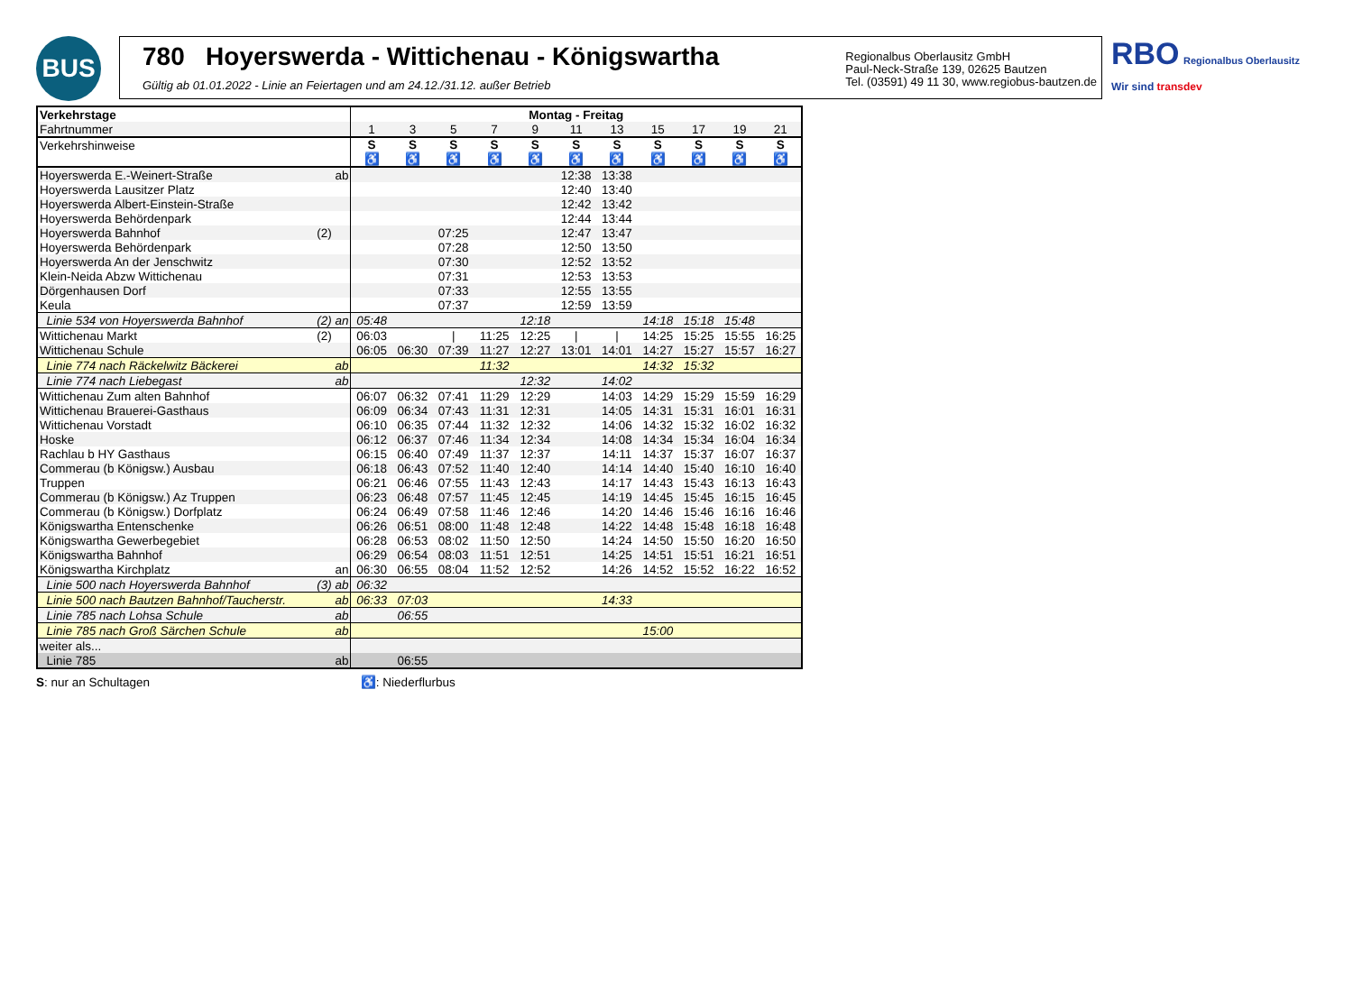BUS
780 Hoyerswerda - Wittichenau - Königswartha
Gültig ab 01.01.2022 - Linie an Feiertagen und am 24.12./31.12. außer Betrieb
Regionalbus Oberlausitz GmbH
Paul-Neck-Straße 139, 02625 Bautzen
Tel. (03591) 49 11 30, www.regiobus-bautzen.de
RBO Regionalbus Oberlausitz
Wir sind transdev
| Verkehrstage | Montag - Freitag | | | | | | | | | | |
| --- | --- | --- | --- | --- | --- | --- | --- | --- | --- | --- | --- |
| Fahrtnummer | 1 | 3 | 5 | 7 | 9 | 11 | 13 | 15 | 17 | 19 | 21 |
| Verkehrshinweise | S ♿ | S ♿ | S ♿ | S ♿ | S ♿ | S ♿ | S ♿ | S ♿ | S ♿ | S ♿ | S ♿ |
| Hoyerswerda E.-Weinert-Straße ab | | | | | | 12:38 | 13:38 | | | | |
| Hoyerswerda Lausitzer Platz | | | | | | 12:40 | 13:40 | | | | |
| Hoyerswerda Albert-Einstein-Straße | | | | | | 12:42 | 13:42 | | | | |
| Hoyerswerda Behördenpark | | | | | | 12:44 | 13:44 | | | | |
| Hoyerswerda Bahnhof (2) | | | 07:25 | | | 12:47 | 13:47 | | | | |
| Hoyerswerda Behördenpark | | | 07:28 | | | 12:50 | 13:50 | | | | |
| Hoyerswerda An der Jenschwitz | | | 07:30 | | | 12:52 | 13:52 | | | | |
| Klein-Neida Abzw Wittichenau | | | 07:31 | | | 12:53 | 13:53 | | | | |
| Dörgenhausen Dorf | | | 07:33 | | | 12:55 | 13:55 | | | | |
| Keula | | | 07:37 | | | 12:59 | 13:59 | | | | |
| Linie 534 von Hoyerswerda Bahnhof (2) an | 05:48 | | | | 12:18 | | | 14:18 | 15:18 | 15:48 | |
| Wittichenau Markt (2) | 06:03 | | / | 11:25 | 12:25 | / | / | 14:25 | 15:25 | 15:55 | 16:25 |
| Wittichenau Schule | 06:05 | 06:30 | 07:39 | 11:27 | 12:27 | 13:01 | 14:01 | 14:27 | 15:27 | 15:57 | 16:27 |
| Linie 774 nach Räckelwitz Bäckerei ab | | | | 11:32 | | | | 14:32 | 15:32 | | |
| Linie 774 nach Liebegast ab | | | | | 12:32 | | 14:02 | | | | |
| Wittichenau Zum alten Bahnhof | 06:07 | 06:32 | 07:41 | 11:29 | 12:29 | | 14:03 | 14:29 | 15:29 | 15:59 | 16:29 |
| Wittichenau Brauerei-Gasthaus | 06:09 | 06:34 | 07:43 | 11:31 | 12:31 | | 14:05 | 14:31 | 15:31 | 16:01 | 16:31 |
| Wittichenau Vorstadt | 06:10 | 06:35 | 07:44 | 11:32 | 12:32 | | 14:06 | 14:32 | 15:32 | 16:02 | 16:32 |
| Hoske | 06:12 | 06:37 | 07:46 | 11:34 | 12:34 | | 14:08 | 14:34 | 15:34 | 16:04 | 16:34 |
| Rachlau b HY Gasthaus | 06:15 | 06:40 | 07:49 | 11:37 | 12:37 | | 14:11 | 14:37 | 15:37 | 16:07 | 16:37 |
| Commerau (b Königsw.) Ausbau | 06:18 | 06:43 | 07:52 | 11:40 | 12:40 | | 14:14 | 14:40 | 15:40 | 16:10 | 16:40 |
| Truppen | 06:21 | 06:46 | 07:55 | 11:43 | 12:43 | | 14:17 | 14:43 | 15:43 | 16:13 | 16:43 |
| Commerau (b Königsw.) Az Truppen | 06:23 | 06:48 | 07:57 | 11:45 | 12:45 | | 14:19 | 14:45 | 15:45 | 16:15 | 16:45 |
| Commerau (b Königsw.) Dorfplatz | 06:24 | 06:49 | 07:58 | 11:46 | 12:46 | | 14:20 | 14:46 | 15:46 | 16:16 | 16:46 |
| Königswartha Entenschenke | 06:26 | 06:51 | 08:00 | 11:48 | 12:48 | | 14:22 | 14:48 | 15:48 | 16:18 | 16:48 |
| Königswartha Gewerbegebiet | 06:28 | 06:53 | 08:02 | 11:50 | 12:50 | | 14:24 | 14:50 | 15:50 | 16:20 | 16:50 |
| Königswartha Bahnhof | 06:29 | 06:54 | 08:03 | 11:51 | 12:51 | | 14:25 | 14:51 | 15:51 | 16:21 | 16:51 |
| Königswartha Kirchplatz an | 06:30 | 06:55 | 08:04 | 11:52 | 12:52 | | 14:26 | 14:52 | 15:52 | 16:22 | 16:52 |
| Linie 500 nach Hoyerswerda Bahnhof (3) ab | 06:32 | | | | | | | | | | |
| Linie 500 nach Bautzen Bahnhof/Taucherstr. ab | 06:33 | 07:03 | | | | | 14:33 | | | | |
| Linie 785 nach Lohsa Schule ab | | 06:55 | | | | | | | | | |
| Linie 785 nach Groß Särchen Schule ab | | | | | | | | 15:00 | | | |
| weiter als... | | | | | | | | | | | |
| Linie 785 ab | | 06:55 | | | | | | | | | |
S: nur an Schultagen ♿: Niederflurbus